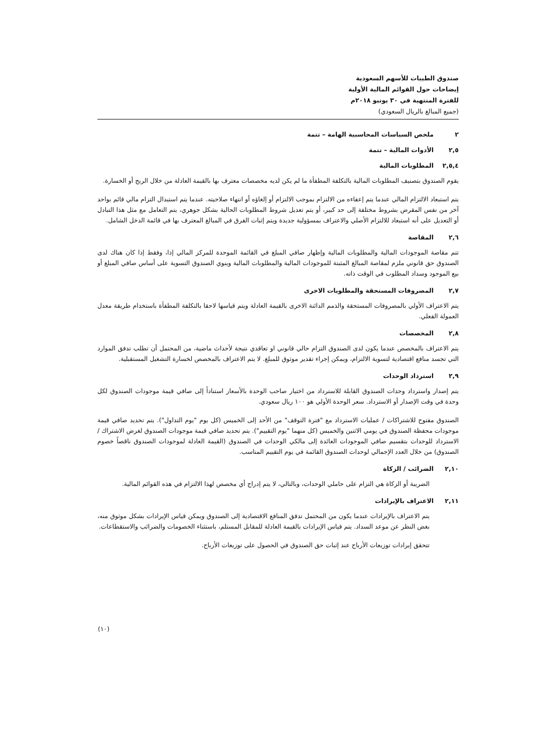صندوق الطيبات للأسهم السعودية
إيضاحات حول القوائم المالية الأولية
للفترة المنتهية في ٣٠ يونيو ٢٠١٨م
(جميع المبالغ بالريال السعودي)
٢ ملخص السياسات المحاسبية الهامة – تتمة
٢,٥ الأدوات المالية – تتمة
٢,٥,٤ المطلوبات المالية
يقوم الصندوق بتصنيف المطلوبات المالية بالتكلفة المطفأة ما لم يكن لديه مخصصات معترف بها بالقيمة العادلة من خلال الربح أو الخسارة.
يتم استبعاد الالتزام المالي عندما يتم إعفاءه من الالتزام بموجب الالتزام أو إلغاؤه أو انتهاء صلاحيته. عندما يتم استبدال التزام مالي قائم بواحد آخر من نفس المقرض بشروط مختلفة إلى حد كبير، أو يتم تعديل شروط المطلوبات الحالية بشكل جوهري، يتم التعامل مع مثل هذا التبادل أو التعديل على أنه استبعاد للالتزام الأصلي والاعتراف بمسؤولية جديدة ويتم إثبات الفرق في المبالغ المعترف بها في قائمة الدخل الشامل.
٢,٦ المقاصة
تتم مقاصة الموجودات المالية والمطلوبات المالية وإظهار صافي المبلغ في القائمة الموحدة للمركز المالي إذا، وفقط إذا كان هناك لدى الصندوق حق قانوني ملزم لمقاصة المبالغ المثبتة للموجودات المالية والمطلوبات المالية وينوي الصندوق التسوية على أساس صافي المبلغ أو بيع الموجود وسداد المطلوب في الوقت ذاته.
٢,٧ المصروفات المستحقة والمطلوبات الاخرى
يتم الاعتراف الأولي بالمصروفات المستحقة والذمم الدائنة الاخرى بالقيمة العادلة ويتم قياسها لاحقا بالتكلفة المطفأة باستخدام طريقة معدل العمولة الفعلي.
٢,٨ المخصصات
يتم الاعتراف بالمخصص عندما يكون لدى الصندوق التزام حالي قانوني او تعاقدي نتيجة لأحداث ماضية، من المحتمل أن تطلب تدفق الموارد التي تجسد منافع اقتصادية لتسوية الالتزام، ويمكن إجراء تقدير موثوق للمبلغ. لا يتم الاعتراف بالمخصص لخسارة التشغيل المستقبلية.
٢,٩ استرداد الوحدات
يتم إصدار واسترداد وحدات الصندوق القابلة للاسترداد من اختيار صاحب الوحدة بالأسعار استناداً إلى صافي قيمة موجودات الصندوق لكل وحدة في وقت الإصدار أو الاسترداد. سعر الوحدة الأولي هو ١٠٠ ريال سعودي.
الصندوق مفتوح للاشتراكات / عمليات الاسترداد مع "فترة التوقف" من الأحد إلى الخميس (كل يوم "يوم التداول"). يتم تحديد صافي قيمة موجودات محفظة الصندوق في يومي الاثنين والخميس (كل منهما "يوم التقييم"). يتم تحديد صافي قيمة موجودات الصندوق لغرض الاشتراك / الاسترداد للوحدات بتقسيم صافي الموجودات العائدة إلى مالكي الوحدات في الصندوق (القيمة العادلة لموجودات الصندوق ناقصاً خصوم الصندوق) من خلال العدد الإجمالي لوحدات الصندوق القائمة في يوم التقييم المناسب.
٢,١٠ الضرائب / الزكاة
الضريبة أو الزكاة هي التزام على حاملي الوحدات، وبالتالي، لا يتم إدراج أي مخصص لهذا الالتزام في هذه القوائم المالية.
٢,١١ الاعتراف بالإيرادات
يتم الاعتراف بالإيرادات عندما يكون من المحتمل تدفق المنافع الاقتصادية إلى الصندوق ويمكن قياس الإيرادات بشكل موثوق منه، بغض النظر عن موعد السداد. يتم قياس الإيرادات بالقيمة العادلة للمقابل المستلم، باستثناء الخصومات والضرائب والاستقطاعات.
تتحقق إيرادات توزيعات الأرباح عند إثبات حق الصندوق في الحصول على توزيعات الأرباح.
(١٠)